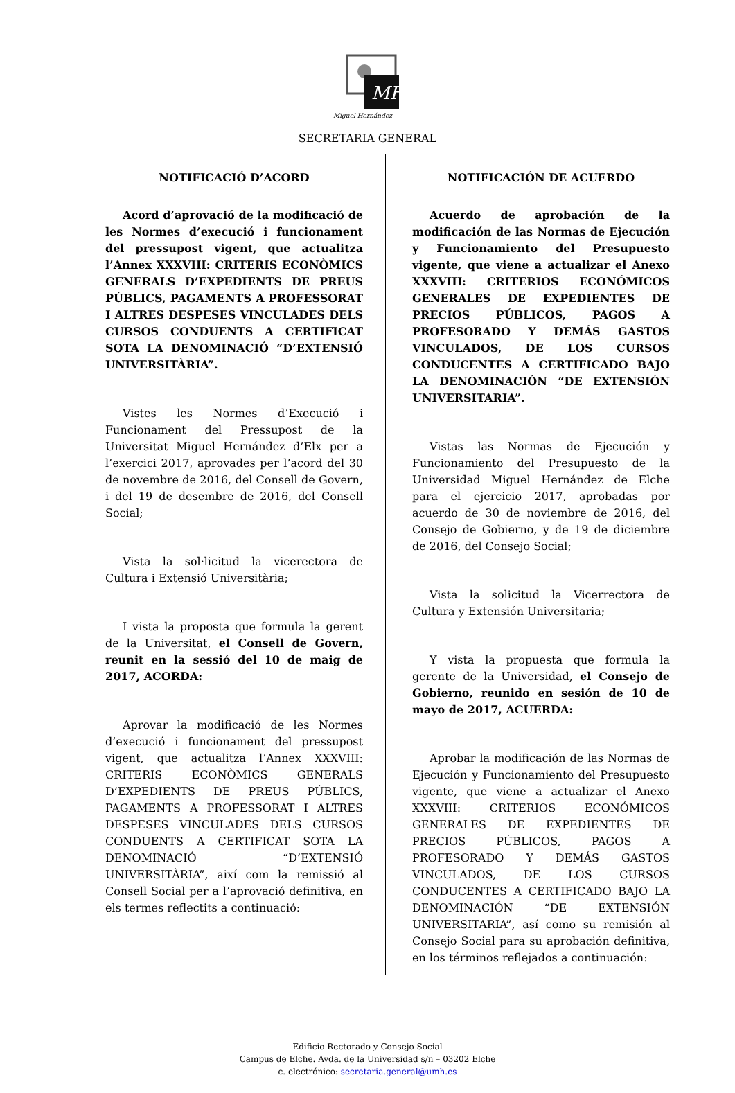MH
Miguel Hernández
SECRETARIA GENERAL
NOTIFICACIÓ D’ACORD
Acord d’aprovació de la modificació de les Normes d’execució i funcionament del pressupost vigent, que actualitza l’Annex XXXVIII: CRITERIS ECONÒMICS GENERALS D’EXPEDIENTS DE PREUS PÚBLICS, PAGAMENTS A PROFESSORAT I ALTRES DESPESES VINCULADES DELS CURSOS CONDUENTS A CERTIFICAT SOTA LA DENOMINACIÓ “D’EXTENSIÓ UNIVERSITÀRIA”.
Vistes les Normes d’Execució i Funcionament del Pressupost de la Universitat Miguel Hernández d’Elx per a l’exercici 2017, aprovades per l’acord del 30 de novembre de 2016, del Consell de Govern, i del 19 de desembre de 2016, del Consell Social;
Vista la sol·licitud la vicerectora de Cultura i Extensió Universitària;
I vista la proposta que formula la gerent de la Universitat, el Consell de Govern, reunit en la sessió del 10 de maig de 2017, ACORDA:
Aprovar la modificació de les Normes d’execució i funcionament del pressupost vigent, que actualitza l’Annex XXXVIII: CRITERIS ECONÒMICS GENERALS D’EXPEDIENTS DE PREUS PÚBLICS, PAGAMENTS A PROFESSORAT I ALTRES DESPESES VINCULADES DELS CURSOS CONDUENTS A CERTIFICAT SOTA LA DENOMINACIÓ “D’EXTENSIÓ UNIVERSITÀRIA”, així com la remissió al Consell Social per a l’aprovació definitiva, en els termes reflectits a continuació:
NOTIFICACIÓN DE ACUERDO
Acuerdo de aprobación de la modificación de las Normas de Ejecución y Funcionamiento del Presupuesto vigente, que viene a actualizar el Anexo XXXVIII: CRITERIOS ECONÓMICOS GENERALES DE EXPEDIENTES DE PRECIOS PÚBLICOS, PAGOS A PROFESORADO Y DEMÁS GASTOS VINCULADOS, DE LOS CURSOS CONDUCENTES A CERTIFICADO BAJO LA DENOMINACIÓN “DE EXTENSIÓN UNIVERSITARIA”.
Vistas las Normas de Ejecución y Funcionamiento del Presupuesto de la Universidad Miguel Hernández de Elche para el ejercicio 2017, aprobadas por acuerdo de 30 de noviembre de 2016, del Consejo de Gobierno, y de 19 de diciembre de 2016, del Consejo Social;
Vista la solicitud la Vicerrectora de Cultura y Extensión Universitaria;
Y vista la propuesta que formula la gerente de la Universidad, el Consejo de Gobierno, reunido en sesión de 10 de mayo de 2017, ACUERDA:
Aprobar la modificación de las Normas de Ejecución y Funcionamiento del Presupuesto vigente, que viene a actualizar el Anexo XXXVIII: CRITERIOS ECONÓMICOS GENERALES DE EXPEDIENTES DE PRECIOS PÚBLICOS, PAGOS A PROFESORADO Y DEMÁS GASTOS VINCULADOS, DE LOS CURSOS CONDUCENTES A CERTIFICADO BAJO LA DENOMINACIÓN “DE EXTENSIÓN UNIVERSITARIA”, así como su remisión al Consejo Social para su aprobación definitiva, en los términos reflejados a continuación:
Edificio Rectorado y Consejo Social
Campus de Elche. Avda. de la Universidad s/n – 03202 Elche
c. electrónico: secretaria.general@umh.es